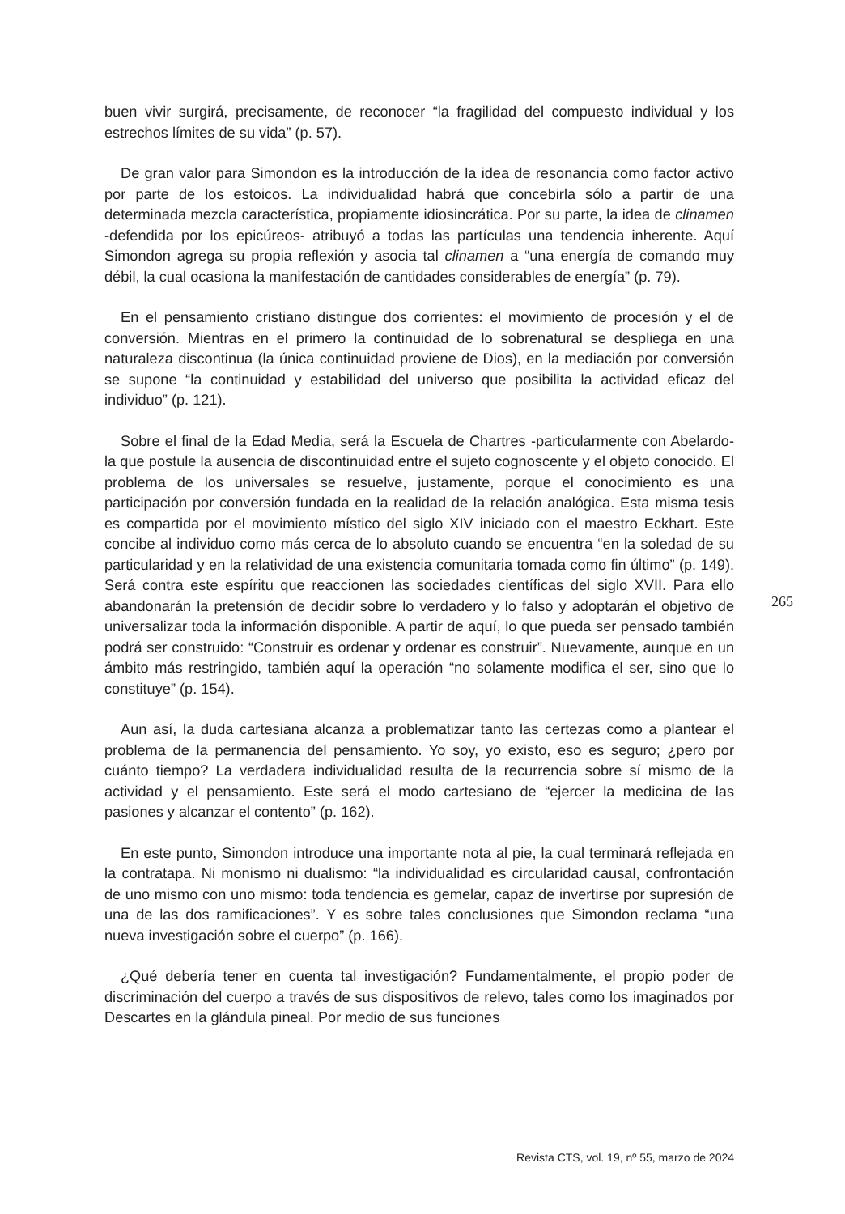buen vivir surgirá, precisamente, de reconocer “la fragilidad del compuesto individual y los estrechos límites de su vida” (p. 57).
De gran valor para Simondon es la introducción de la idea de resonancia como factor activo por parte de los estoicos. La individualidad habrá que concebirla sólo a partir de una determinada mezcla característica, propiamente idiosincrática. Por su parte, la idea de clinamen -defendida por los epicúreos- atribuyó a todas las partículas una tendencia inherente. Aquí Simondon agrega su propia reflexión y asocia tal clinamen a “una energía de comando muy débil, la cual ocasiona la manifestación de cantidades considerables de energía” (p. 79).
En el pensamiento cristiano distingue dos corrientes: el movimiento de procesión y el de conversión. Mientras en el primero la continuidad de lo sobrenatural se despliega en una naturaleza discontinua (la única continuidad proviene de Dios), en la mediación por conversión se supone “la continuidad y estabilidad del universo que posibilita la actividad eficaz del individuo” (p. 121).
Sobre el final de la Edad Media, será la Escuela de Chartres -particularmente con Abelardo- la que postule la ausencia de discontinuidad entre el sujeto cognoscente y el objeto conocido. El problema de los universales se resuelve, justamente, porque el conocimiento es una participación por conversión fundada en la realidad de la relación analógica. Esta misma tesis es compartida por el movimiento místico del siglo XIV iniciado con el maestro Eckhart. Este concibe al individuo como más cerca de lo absoluto cuando se encuentra “en la soledad de su particularidad y en la relatividad de una existencia comunitaria tomada como fin último” (p. 149). Será contra este espíritu que reaccionen las sociedades científicas del siglo XVII. Para ello abandonarán la pretensión de decidir sobre lo verdadero y lo falso y adoptarán el objetivo de universalizar toda la información disponible. A partir de aquí, lo que pueda ser pensado también podrá ser construido: “Construir es ordenar y ordenar es construir”. Nuevamente, aunque en un ámbito más restringido, también aquí la operación “no solamente modifica el ser, sino que lo constituye” (p. 154).
Aun así, la duda cartesiana alcanza a problematizar tanto las certezas como a plantear el problema de la permanencia del pensamiento. Yo soy, yo existo, eso es seguro; ¿pero por cuánto tiempo? La verdadera individualidad resulta de la recurrencia sobre sí mismo de la actividad y el pensamiento. Este será el modo cartesiano de “ejercer la medicina de las pasiones y alcanzar el contento” (p. 162).
En este punto, Simondon introduce una importante nota al pie, la cual terminará reflejada en la contratapa. Ni monismo ni dualismo: “la individualidad es circularidad causal, confrontación de uno mismo con uno mismo: toda tendencia es gemelar, capaz de invertirse por supresión de una de las dos ramificaciones”. Y es sobre tales conclusiones que Simondon reclama “una nueva investigación sobre el cuerpo” (p. 166).
¿Qué debería tener en cuenta tal investigación? Fundamentalmente, el propio poder de discriminación del cuerpo a través de sus dispositivos de relevo, tales como los imaginados por Descartes en la glándula pineal. Por medio de sus funciones
265
Revista CTS, vol. 19, nº 55, marzo de 2024